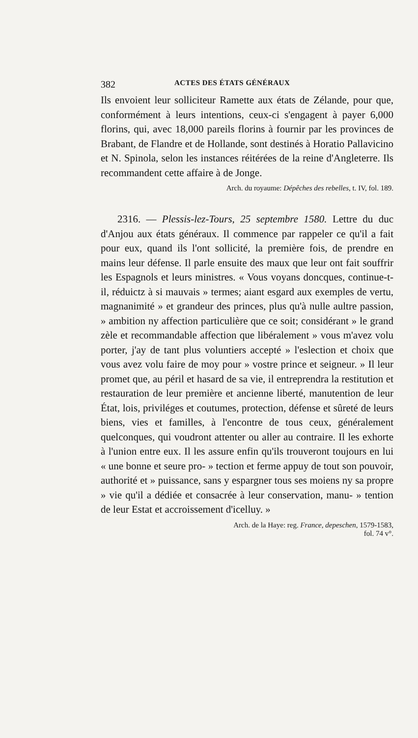382 ACTES DES ÉTATS GÉNÉRAUX
Ils envoient leur solliciteur Ramette aux états de Zélande, pour que, conformément à leurs intentions, ceux-ci s'engagent à payer 6,000 florins, qui, avec 18,000 pareils florins à fournir par les provinces de Brabant, de Flandre et de Hollande, sont destinés à Horatio Pallavicino et N. Spinola, selon les instances réitérées de la reine d'Angleterre. Ils recommandent cette affaire à de Jonge.
Arch. du royaume: Dépêches des rebelles, t. IV, fol. 189.
2316. — Plessis-lez-Tours, 25 septembre 1580. Lettre du duc d'Anjou aux états généraux. Il commence par rappeler ce qu'il a fait pour eux, quand ils l'ont sollicité, la première fois, de prendre en mains leur défense. Il parle ensuite des maux que leur ont fait souffrir les Espagnols et leurs ministres. « Vous voyans doncques, continue-t-il, réduictz à si mauvais » termes; aiant esgard aux exemples de vertu, magnanimité » et grandeur des princes, plus qu'à nulle aultre passion, » ambition ny affection particulière que ce soit; considérant » le grand zèle et recommandable affection que libéralement » vous m'avez volu porter, j'ay de tant plus voluntiers accepté » l'eslection et choix que vous avez volu faire de moy pour » vostre prince et seigneur. » Il leur promet que, au péril et hasard de sa vie, il entreprendra la restitution et restauration de leur première et ancienne liberté, manutention de leur État, lois, priviléges et coutumes, protection, défense et sûreté de leurs biens, vies et familles, à l'encontre de tous ceux, généralement quelconques, qui voudront attenter ou aller au contraire. Il les exhorte à l'union entre eux. Il les assure enfin qu'ils trouveront toujours en lui « une bonne et seure pro- » tection et ferme appuy de tout son pouvoir, authorité et » puissance, sans y espargner tous ses moiens ny sa propre » vie qu'il a dédiée et consacrée à leur conservation, manu- » tention de leur Estat et accroissement d'icelluy. »
Arch. de la Haye: reg. France, depeschen, 1579-1583,
fol. 74 v°.